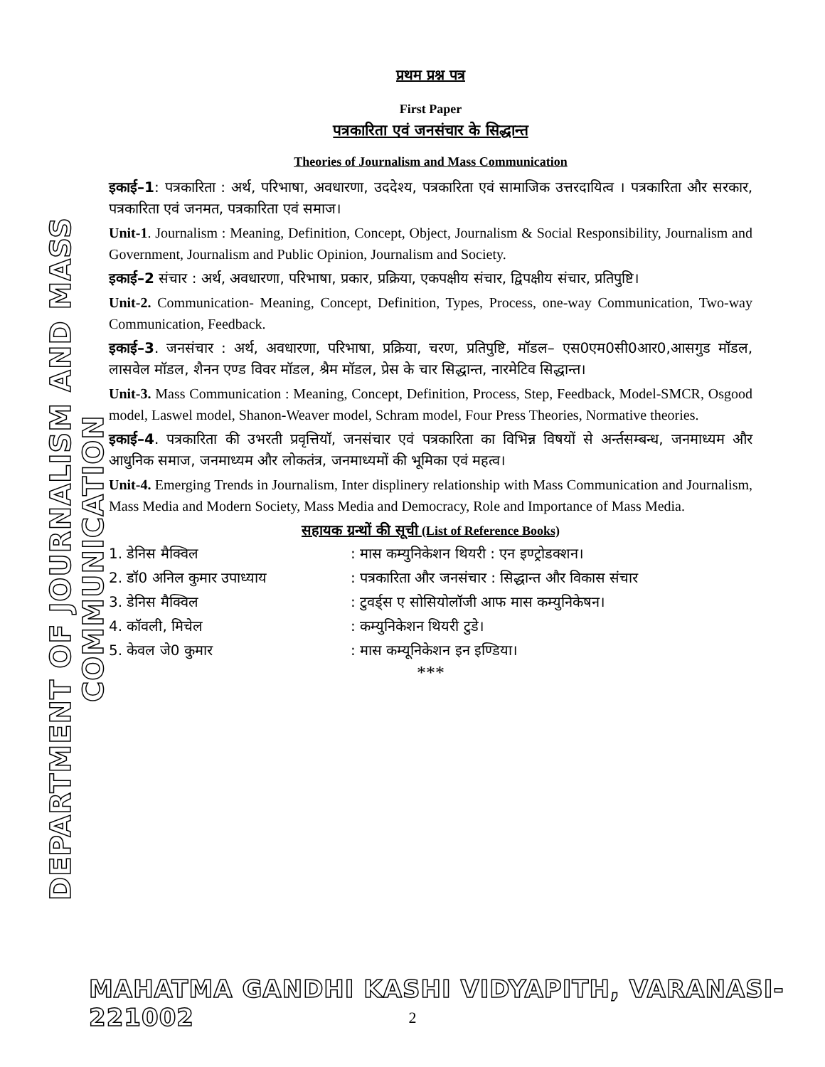DEPARTMENT OF JOURNALISM AND MASS COMMUNICATION
प्रथम प्रश्न पत्र
First Paper
पत्रकारिता एवं जनसंचार के सिद्धान्त
Theories of Journalism and Mass Communication
इकाई–1: पत्रकारिता : अर्थ, परिभाषा, अवधारणा, उददेश्य, पत्रकारिता एवं सामाजिक उत्तरदायित्व । पत्रकारिता और सरकार, पत्रकारिता एवं जनमत, पत्रकारिता एवं समाज।
Unit-1. Journalism : Meaning, Definition, Concept, Object, Journalism & Social Responsibility, Journalism and Government, Journalism and Public Opinion, Journalism and Society.
इकाई–2 संचार : अर्थ, अवधारणा, परिभाषा, प्रकार, प्रक्रिया, एकपक्षीय संचार, द्विपक्षीय संचार, प्रतिपुष्टि।
Unit-2. Communication- Meaning, Concept, Definition, Types, Process, one-way Communication, Two-way Communication, Feedback.
इकाई–3. जनसंचार : अर्थ, अवधारणा, परिभाषा, प्रक्रिया, चरण, प्रतिपुष्टि, मॉडल– एस0एम0सी0आर0,आसगुड मॉडल, लासवेल मॉडल, शैनन एण्ड विवर मॉडल, श्रैम मॉडल, प्रेस के चार सिद्धान्त, नारमेटिव सिद्धान्त।
Unit-3. Mass Communication : Meaning, Concept, Definition, Process, Step, Feedback, Model-SMCR, Osgood model, Laswel model, Shanon-Weaver model, Schram model, Four Press Theories, Normative theories.
इकाई–4. पत्रकारिता की उभरती प्रवृत्तियॉ, जनसंचार एवं पत्रकारिता का विभिन्न विषयों से अर्न्तसम्बन्ध, जनमाध्यम और आधुनिक समाज, जनमाध्यम और लोकतंत्र, जनमाध्यमों की भूमिका एवं महत्व।
Unit-4. Emerging Trends in Journalism, Inter displinery relationship with Mass Communication and Journalism, Mass Media and Modern Society, Mass Media and Democracy, Role and Importance of Mass Media.
सहायक ग्रन्थों की सूची (List of Reference Books)
1. डेनिस मैक्विल: मास कम्युनिकेशन थियरी : एन इण्ट्रोडक्शन।
2. डॉ0 अनिल कुमार उपाध्याय: पत्रकारिता और जनसंचार : सिद्धान्त और विकास संचार
3. डेनिस मैक्विल: टुवर्ड्स ए सोसियोलॉजी आफ मास कम्युनिकेषन।
4. कॉवली, मिचेल: कम्युनिकेशन थियरी टुडे।
5. केवल जे0 कुमार: मास कम्यूनिकेशन इन इण्डिया।
***
MAHATMA GANDHI KASHI VIDYAPITH, VARANASI-221002
2